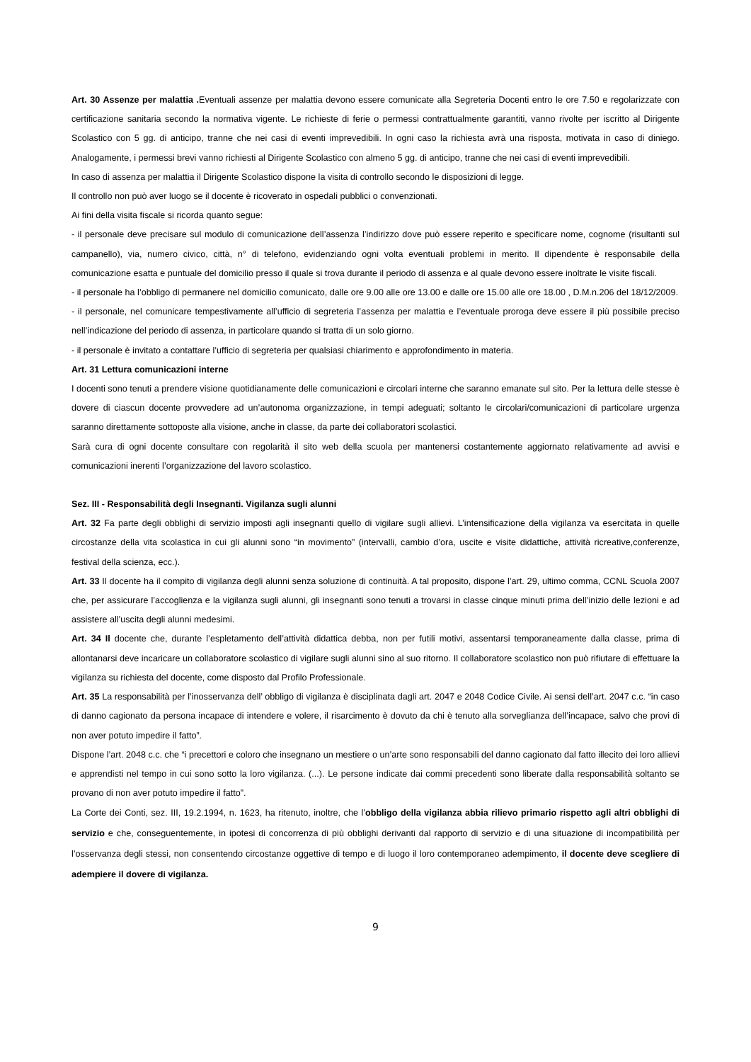Art. 30 Assenze per malattia . Eventuali assenze per malattia devono essere comunicate alla Segreteria Docenti entro le ore 7.50 e regolarizzate con certificazione sanitaria secondo la normativa vigente. Le richieste di ferie o permessi contrattualmente garantiti, vanno rivolte per iscritto al Dirigente Scolastico con 5 gg. di anticipo, tranne che nei casi di eventi imprevedibili. In ogni caso la richiesta avrà una risposta, motivata in caso di diniego. Analogamente, i permessi brevi vanno richiesti al Dirigente Scolastico con almeno 5 gg. di anticipo, tranne che nei casi di eventi imprevedibili.
In caso di assenza per malattia il Dirigente Scolastico dispone la visita di controllo secondo le disposizioni di legge.
Il controllo non può aver luogo se il docente è ricoverato in ospedali pubblici o convenzionati.
Ai fini della visita fiscale si ricorda quanto segue:
- il personale deve precisare sul modulo di comunicazione dell’assenza l’indirizzo dove può essere reperito e specificare nome, cognome (risultanti sul campanello), via, numero civico, città, n° di telefono, evidenziando ogni volta eventuali problemi in merito. Il dipendente è responsabile della comunicazione esatta e puntuale del domicilio presso il quale si trova durante il periodo di assenza e al quale devono essere inoltrate le visite fiscali.
- il personale ha l’obbligo di permanere nel domicilio comunicato, dalle ore 9.00 alle ore 13.00 e dalle ore 15.00 alle ore 18.00 , D.M.n.206 del 18/12/2009.
- il personale, nel comunicare tempestivamente all’ufficio di segreteria l’assenza per malattia e l’eventuale proroga deve essere il più possibile preciso nell’indicazione del periodo di assenza, in particolare quando si tratta di un solo giorno.
- il personale è invitato a contattare l’ufficio di segreteria per qualsiasi chiarimento e approfondimento in materia.
Art. 31 Lettura comunicazioni interne
I docenti sono tenuti a prendere visione quotidianamente delle comunicazioni e circolari interne che saranno emanate sul sito. Per la lettura delle stesse è dovere di ciascun docente provvedere ad un’autonoma organizzazione, in tempi adeguati; soltanto le circolari/comunicazioni di particolare urgenza saranno direttamente sottoposte alla visione, anche in classe, da parte dei collaboratori scolastici.
Sarà cura di ogni docente consultare con regolarità il sito web della scuola per mantenersi costantemente aggiornato relativamente ad avvisi e comunicazioni inerenti l’organizzazione del lavoro scolastico.
Sez. III - Responsabilità degli Insegnanti. Vigilanza sugli alunni
Art. 32 Fa parte degli obblighi di servizio imposti agli insegnanti quello di vigilare sugli allievi. L’intensificazione della vigilanza va esercitata in quelle circostanze della vita scolastica in cui gli alunni sono “in movimento” (intervalli, cambio d’ora, uscite e visite didattiche, attività ricreative,conferenze, festival della scienza, ecc.).
Art. 33 Il docente ha il compito di vigilanza degli alunni senza soluzione di continuità. A tal proposito, dispone l’art. 29, ultimo comma, CCNL Scuola 2007 che, per assicurare l’accoglienza e la vigilanza sugli alunni, gli insegnanti sono tenuti a trovarsi in classe cinque minuti prima dell’inizio delle lezioni e ad assistere all’uscita degli alunni medesimi.
Art. 34 Il docente che, durante l’espletamento dell’attività didattica debba, non per futili motivi, assentarsi temporaneamente dalla classe, prima di allontanarsi deve incaricare un collaboratore scolastico di vigilare sugli alunni sino al suo ritorno. Il collaboratore scolastico non può rifiutare di effettuare la vigilanza su richiesta del docente, come disposto dal Profilo Professionale.
Art. 35 La responsabilità per l’inosservanza dell’ obbligo di vigilanza è disciplinata dagli art. 2047 e 2048 Codice Civile. Ai sensi dell’art. 2047 c.c. “in caso di danno cagionato da persona incapace di intendere e volere, il risarcimento è dovuto da chi è tenuto alla sorveglianza dell’incapace, salvo che provi di non aver potuto impedire il fatto”.
Dispone l’art. 2048 c.c. che “i precettori e coloro che insegnano un mestiere o un’arte sono responsabili del danno cagionato dal fatto illecito dei loro allievi e apprendisti nel tempo in cui sono sotto la loro vigilanza. (...). Le persone indicate dai commi precedenti sono liberate dalla responsabilità soltanto se provano di non aver potuto impedire il fatto”.
La Corte dei Conti, sez. III, 19.2.1994, n. 1623, ha ritenuto, inoltre, che l’obbligo della vigilanza abbia rilievo primario rispetto agli altri obblighi di servizio e che, conseguentemente, in ipotesi di concorrenza di più obblighi derivanti dal rapporto di servizio e di una situazione di incompatibilità per l’osservanza degli stessi, non consentendo circostanze oggettive di tempo e di luogo il loro contemporaneo adempimento, il docente deve scegliere di adempiere il dovere di vigilanza.
9